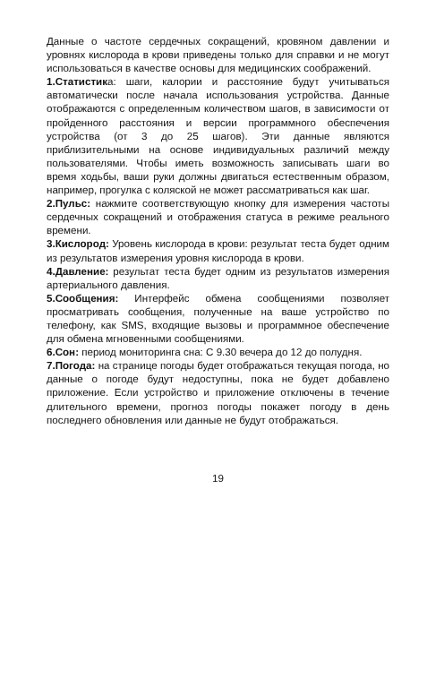Данные о частоте сердечных сокращений, кровяном давлении и уровнях кислорода в крови приведены только для справки и не могут использоваться в качестве основы для медицинских соображений.
1.Статистика: шаги, калории и расстояние будут учитываться автоматически после начала использования устройства. Данные отображаются с определенным количеством шагов, в зависимости от пройденного расстояния и версии программного обеспечения устройства (от 3 до 25 шагов). Эти данные являются приблизительными на основе индивидуальных различий между пользователями. Чтобы иметь возможность записывать шаги во время ходьбы, ваши руки должны двигаться естественным образом, например, прогулка с коляской не может рассматриваться как шаг.
2.Пульс: нажмите соответствующую кнопку для измерения частоты сердечных сокращений и отображения статуса в режиме реального времени.
3.Кислород: Уровень кислорода в крови: результат теста будет одним из результатов измерения уровня кислорода в крови.
4.Давление: результат теста будет одним из результатов измерения артериального давления.
5.Сообщения: Интерфейс обмена сообщениями позволяет просматривать сообщения, полученные на ваше устройство по телефону, как SMS, входящие вызовы и программное обеспечение для обмена мгновенными сообщениями.
6.Сон: период мониторинга сна: С 9.30 вечера до 12 до полудня.
7.Погода: на странице погоды будет отображаться текущая погода, но данные о погоде будут недоступны, пока не будет добавлено приложение. Если устройство и приложение отключены в течение длительного времени, прогноз погоды покажет погоду в день последнего обновления или данные не будут отображаться.
19